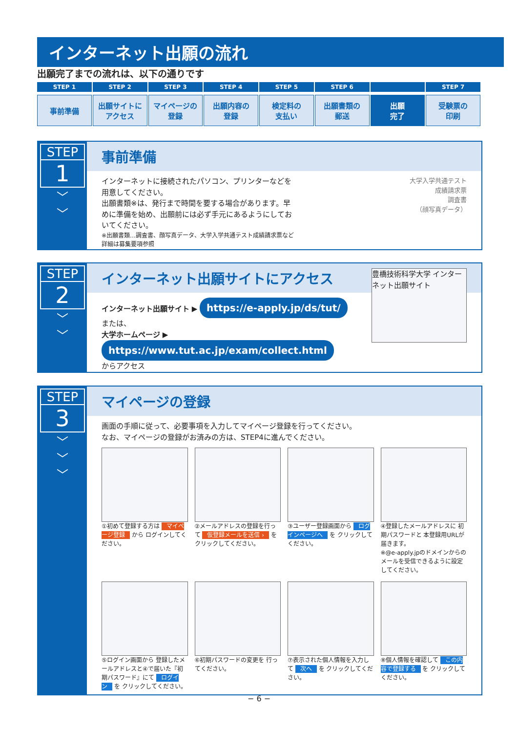インターネット出願の流れ
出願完了までの流れは、以下の通りです
STEP 1
事前準備
STEP 2
出願サイトに
アクセス
STEP 3
マイページの
登録
STEP 4
出願内容の
登録
STEP 5
検定料の
支払い
STEP 6
出願書類の
郵送
出願
完了
STEP 7
受験票の
印刷
STEP
1
﹀
﹀
事前準備
インターネットに接続されたパソコン、プリンターなどを用意してください。
出願書類※は、発行まで時間を要する場合があります。早めに準備を始め、出願前には必ず手元にあるようにしておいてください。
※出願書類…調査書、顔写真データ、大学入学共通テスト成績請求票など
詳細は募集要項参照
大学入学共通テスト
成績請求票
調査書
（顔写真データ）
STEP
2
﹀
﹀
インターネット出願サイトにアクセス
インターネット出願サイト ▶ https://e-apply.jp/ds/tut/
または、
大学ホームページ ▶ https://www.tut.ac.jp/exam/collect.html
からアクセス
豊橋技術科学大学 インターネット出願サイト
STEP
3
﹀
﹀
﹀
マイページの登録
画面の手順に従って、必要事項を入力してマイページ登録を行ってください。
なお、マイページの登録がお済みの方は、STEP4に進んでください。
①初めて登録する方は マイページ登録 から ログインしてください。
②メールアドレスの登録を行って 仮登録メールを送信 › を クリックしてください。
③ユーザー登録画面から ログインページへ を クリックしてください。
④登録したメールアドレスに 初期パスワードと 本登録用URLが届きます。
※@e-apply.jpのドメインからのメールを受信できるように設定してください。
⑤ログイン画面から 登録したメールアドレスと④で届いた『初期パスワード』にて ログイン を クリックしてください。
⑥初期パスワードの変更を 行ってください。
⑦表示された個人情報を入力して 次へ を クリックしてください。
⑧個人情報を確認して この内容で登録する を クリックしてください。
− 6 −